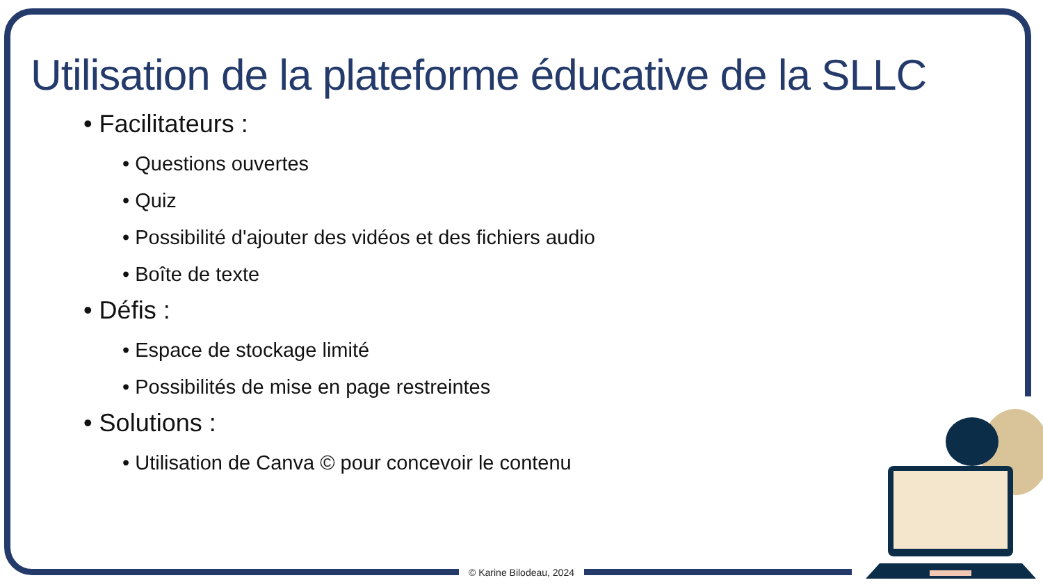Utilisation de la plateforme éducative de la SLLC
• Facilitateurs :
• Questions ouvertes
• Quiz
• Possibilité d'ajouter des vidéos et des fichiers audio
• Boîte de texte
• Défis :
• Espace de stockage limité
• Possibilités de mise en page restreintes
• Solutions :
• Utilisation de Canva © pour concevoir le contenu
© Karine Bilodeau, 2024